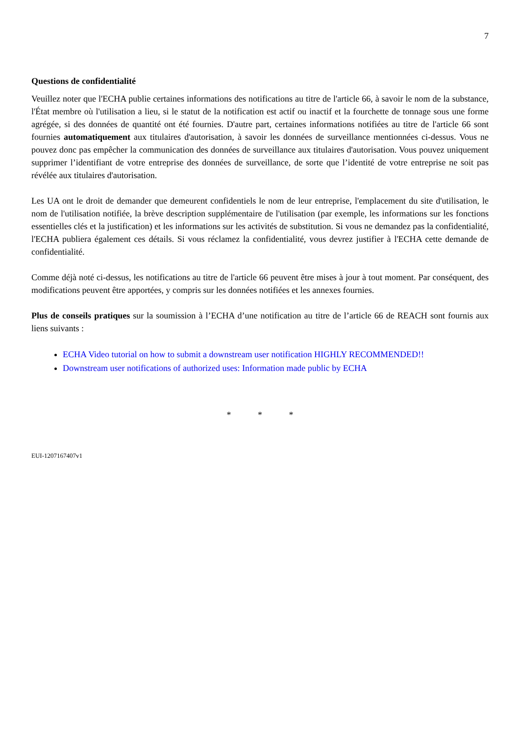7
Questions de confidentialité
Veuillez noter que l'ECHA publie certaines informations des notifications au titre de l'article 66, à savoir le nom de la substance, l'État membre où l'utilisation a lieu, si le statut de la notification est actif ou inactif et la fourchette de tonnage sous une forme agrégée, si des données de quantité ont été fournies. D'autre part, certaines informations notifiées au titre de l'article 66 sont fournies automatiquement aux titulaires d'autorisation, à savoir les données de surveillance mentionnées ci-dessus. Vous ne pouvez donc pas empêcher la communication des données de surveillance aux titulaires d'autorisation. Vous pouvez uniquement supprimer l’identifiant de votre entreprise des données de surveillance, de sorte que l’identité de votre entreprise ne soit pas révélée aux titulaires d'autorisation.
Les UA ont le droit de demander que demeurent confidentiels le nom de leur entreprise, l'emplacement du site d'utilisation, le nom de l'utilisation notifiée, la brève description supplémentaire de l'utilisation (par exemple, les informations sur les fonctions essentielles clés et la justification) et les informations sur les activités de substitution. Si vous ne demandez pas la confidentialité, l'ECHA publiera également ces détails. Si vous réclamez la confidentialité, vous devrez justifier à l'ECHA cette demande de confidentialité.
Comme déjà noté ci-dessus, les notifications au titre de l'article 66 peuvent être mises à jour à tout moment. Par conséquent, des modifications peuvent être apportées, y compris sur les données notifiées et les annexes fournies.
Plus de conseils pratiques sur la soumission à l’ECHA d’une notification au titre de l’article 66 de REACH sont fournis aux liens suivants :
ECHA Video tutorial on how to submit a downstream user notification HIGHLY RECOMMENDED!!
Downstream user notifications of authorized uses: Information made public by ECHA
* * *
EUI-1207167407v1